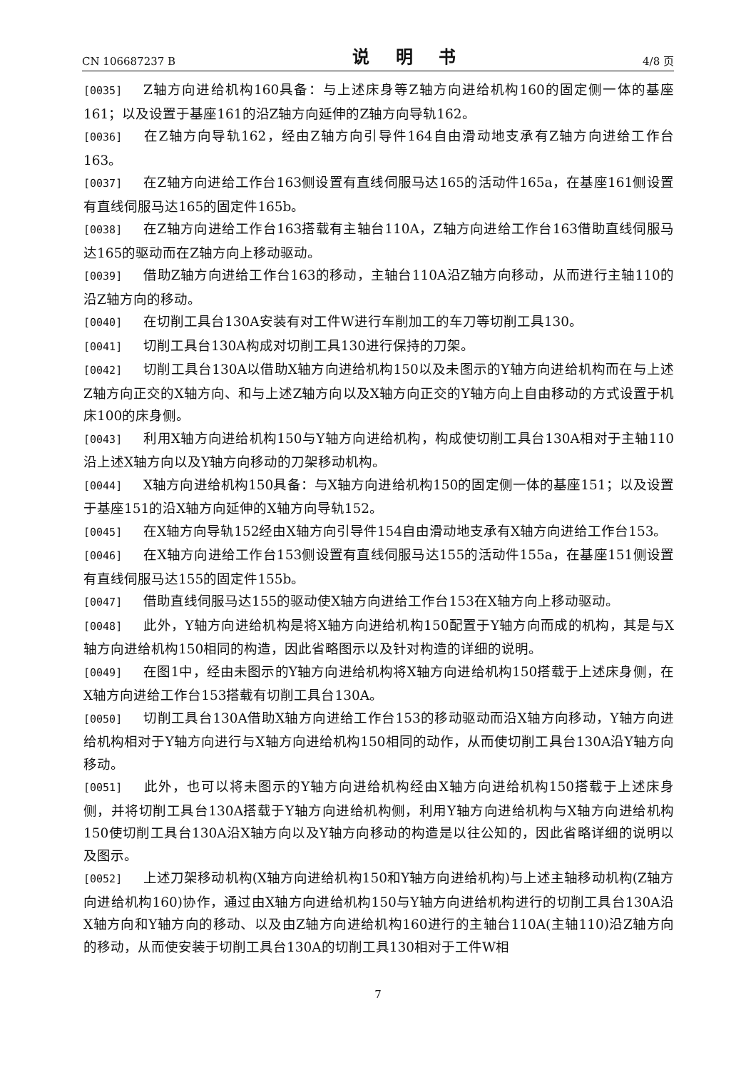CN 106687237 B 说 明 书 4/8 页
[0035] Z轴方向进给机构160具备：与上述床身等Z轴方向进给机构160的固定侧一体的基座161；以及设置于基座161的沿Z轴方向延伸的Z轴方向导轨162。
[0036] 在Z轴方向导轨162，经由Z轴方向引导件164自由滑动地支承有Z轴方向进给工作台163。
[0037] 在Z轴方向进给工作台163侧设置有直线伺服马达165的活动件165a，在基座161侧设置有直线伺服马达165的固定件165b。
[0038] 在Z轴方向进给工作台163搭载有主轴台110A，Z轴方向进给工作台163借助直线伺服马达165的驱动而在Z轴方向上移动驱动。
[0039] 借助Z轴方向进给工作台163的移动，主轴台110A沿Z轴方向移动，从而进行主轴110的沿Z轴方向的移动。
[0040] 在切削工具台130A安装有对工件W进行车削加工的车刀等切削工具130。
[0041] 切削工具台130A构成对切削工具130进行保持的刀架。
[0042] 切削工具台130A以借助X轴方向进给机构150以及未图示的Y轴方向进给机构而在与上述Z轴方向正交的X轴方向、和与上述Z轴方向以及X轴方向正交的Y轴方向上自由移动的方式设置于机床100的床身侧。
[0043] 利用X轴方向进给机构150与Y轴方向进给机构，构成使切削工具台130A相对于主轴110沿上述X轴方向以及Y轴方向移动的刀架移动机构。
[0044] X轴方向进给机构150具备：与X轴方向进给机构150的固定侧一体的基座151；以及设置于基座151的沿X轴方向延伸的X轴方向导轨152。
[0045] 在X轴方向导轨152经由X轴方向引导件154自由滑动地支承有X轴方向进给工作台153。
[0046] 在X轴方向进给工作台153侧设置有直线伺服马达155的活动件155a，在基座151侧设置有直线伺服马达155的固定件155b。
[0047] 借助直线伺服马达155的驱动使X轴方向进给工作台153在X轴方向上移动驱动。
[0048] 此外，Y轴方向进给机构是将X轴方向进给机构150配置于Y轴方向而成的机构，其是与X轴方向进给机构150相同的构造，因此省略图示以及针对构造的详细的说明。
[0049] 在图1中，经由未图示的Y轴方向进给机构将X轴方向进给机构150搭载于上述床身侧，在X轴方向进给工作台153搭载有切削工具台130A。
[0050] 切削工具台130A借助X轴方向进给工作台153的移动驱动而沿X轴方向移动，Y轴方向进给机构相对于Y轴方向进行与X轴方向进给机构150相同的动作，从而使切削工具台130A沿Y轴方向移动。
[0051] 此外，也可以将未图示的Y轴方向进给机构经由X轴方向进给机构150搭载于上述床身侧，并将切削工具台130A搭载于Y轴方向进给机构侧，利用Y轴方向进给机构与X轴方向进给机构150使切削工具台130A沿X轴方向以及Y轴方向移动的构造是以往公知的，因此省略详细的说明以及图示。
[0052] 上述刀架移动机构(X轴方向进给机构150和Y轴方向进给机构)与上述主轴移动机构(Z轴方向进给机构160)协作，通过由X轴方向进给机构150与Y轴方向进给机构进行的切削工具台130A沿X轴方向和Y轴方向的移动、以及由Z轴方向进给机构160进行的主轴台110A(主轴110)沿Z轴方向的移动，从而使安装于切削工具台130A的切削工具130相对于工件W相
7